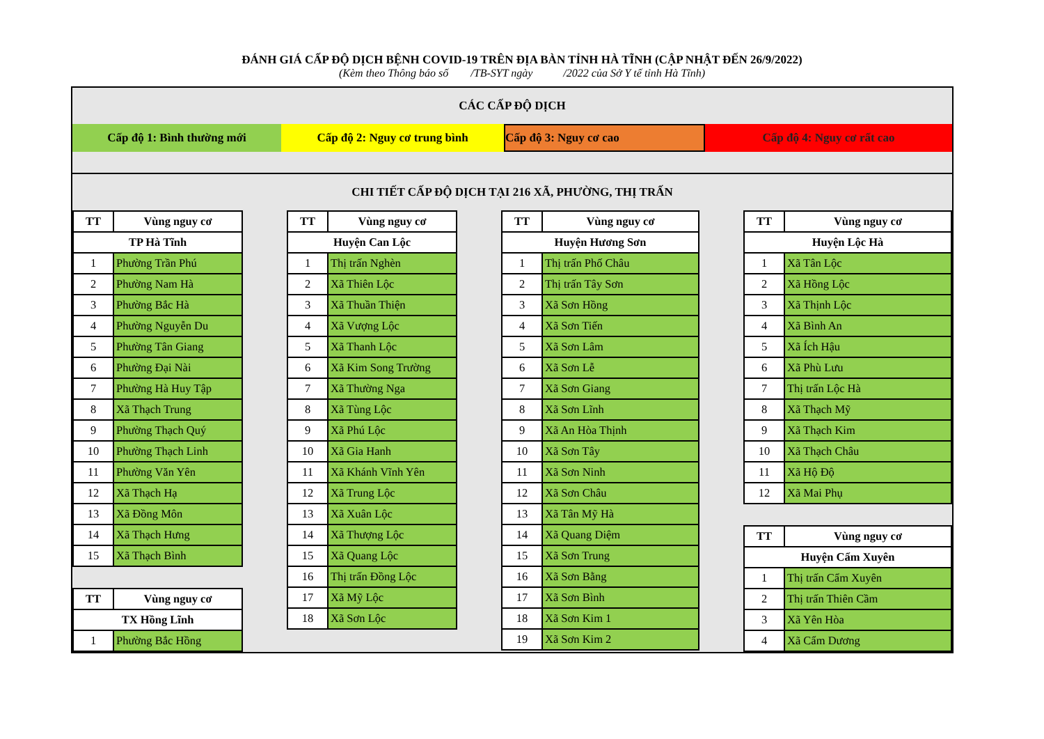ĐÁNH GIÁ CẤP ĐỘ DỊCH BỆNH COVID-19 TRÊN ĐỊA BÀN TỈNH HÀ TĨNH (CẬP NHẬT ĐẾN 26/9/2022)
(Kèm theo Thông báo số /TB-SYT ngày /2022 của Sở Y tế tỉnh Hà Tĩnh)
CÁC CẤP ĐỘ DỊCH
Cấp độ 1: Bình thường mới Cấp độ 2: Nguy cơ trung bình Cấp độ 3: Nguy cơ cao Cấp độ 4: Nguy cơ rất cao
CHI TIẾT CẤP ĐỘ DỊCH TẠI 216 XÃ, PHƯỜNG, THỊ TRẤN
| TT | Vùng nguy cơ |
| --- | --- |
| TP Hà Tĩnh | |
| 1 | Phường Trần Phú |
| 2 | Phường Nam Hà |
| 3 | Phường Bắc Hà |
| 4 | Phường Nguyễn Du |
| 5 | Phường Tân Giang |
| 6 | Phường Đại Nài |
| 7 | Phường Hà Huy Tập |
| 8 | Xã Thạch Trung |
| 9 | Phường Thạch Quý |
| 10 | Phường Thạch Linh |
| 11 | Phường Văn Yên |
| 12 | Xã Thạch Hạ |
| 13 | Xã Đồng Môn |
| 14 | Xã Thạch Hưng |
| 15 | Xã Thạch Bình |
| TT | Vùng nguy cơ |
| --- | --- |
| TX Hồng Lĩnh | |
| 1 | Phường Bắc Hồng |
| TT | Vùng nguy cơ |
| --- | --- |
| Huyện Can Lộc | |
| 1 | Thị trấn Nghèn |
| 2 | Xã Thiên Lộc |
| 3 | Xã Thuần Thiện |
| 4 | Xã Vượng Lộc |
| 5 | Xã Thanh Lộc |
| 6 | Xã Kim Song Trường |
| 7 | Xã Thường Nga |
| 8 | Xã Tùng Lộc |
| 9 | Xã Phú Lộc |
| 10 | Xã Gia Hanh |
| 11 | Xã Khánh Vĩnh Yên |
| 12 | Xã Trung Lộc |
| 13 | Xã Xuân Lộc |
| 14 | Xã Thượng Lộc |
| 15 | Xã Quang Lộc |
| 16 | Thị trấn Đồng Lộc |
| 17 | Xã Mỹ Lộc |
| 18 | Xã Sơn Lộc |
| TT | Vùng nguy cơ |
| --- | --- |
| Huyện Hương Sơn | |
| 1 | Thị trấn Phố Châu |
| 2 | Thị trấn Tây Sơn |
| 3 | Xã Sơn Hồng |
| 4 | Xã Sơn Tiến |
| 5 | Xã Sơn Lâm |
| 6 | Xã Sơn Lễ |
| 7 | Xã Sơn Giang |
| 8 | Xã Sơn Lĩnh |
| 9 | Xã An Hòa Thịnh |
| 10 | Xã Sơn Tây |
| 11 | Xã Sơn Ninh |
| 12 | Xã Sơn Châu |
| 13 | Xã Tân Mỹ Hà |
| 14 | Xã Quang Diệm |
| 15 | Xã Sơn Trung |
| 16 | Xã Sơn Bằng |
| 17 | Xã Sơn Bình |
| 18 | Xã Sơn Kim 1 |
| 19 | Xã Sơn Kim 2 |
| TT | Vùng nguy cơ |
| --- | --- |
| Huyện Lộc Hà | |
| 1 | Xã Tân Lộc |
| 2 | Xã Hồng Lộc |
| 3 | Xã Thịnh Lộc |
| 4 | Xã Bình An |
| 5 | Xã Ích Hậu |
| 6 | Xã Phù Lưu |
| 7 | Thị trấn Lộc Hà |
| 8 | Xã Thạch Mỹ |
| 9 | Xã Thạch Kim |
| 10 | Xã Thạch Châu |
| 11 | Xã Hộ Độ |
| 12 | Xã Mai Phụ |
| TT | Vùng nguy cơ |
| --- | --- |
| Huyện Cẩm Xuyên | |
| 1 | Thị trấn Cẩm Xuyên |
| 2 | Thị trấn Thiên Cầm |
| 3 | Xã Yên Hòa |
| 4 | Xã Cẩm Dương |